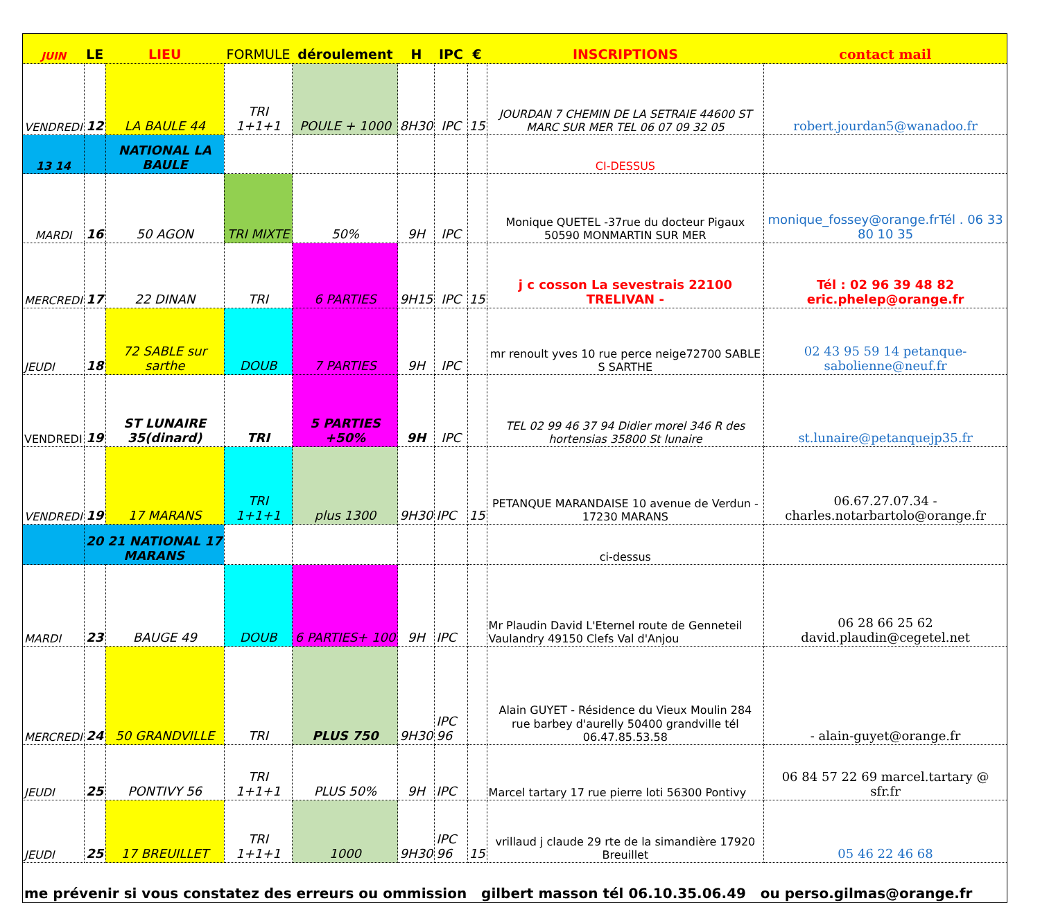| JUIN | LE | LIEU | FORMULE | déroulement | H | IPC | € | INSCRIPTIONS | contact mail |
| --- | --- | --- | --- | --- | --- | --- | --- | --- | --- |
| VENDREDI | 12 | LA BAULE 44 | TRI 1+1+1 | POULE + 1000 | 8H30 | IPC | 15 | JOURDAN 7 CHEMIN DE LA SETRAIE 44600 ST MARC SUR MER TEL 06 07 09 32 05 | robert.jourdan5@wanadoo.fr |
| 13 14 | | NATIONAL LA BAULE | | | | | | CI-DESSUS | |
| MARDI | 16 | 50 AGON | TRI MIXTE | 50% | 9H | IPC | | Monique QUETEL -37rue du docteur Pigaux 50590 MONMARTIN SUR MER | monique_fossey@orange.frTél . 06 33 80 10 35 |
| MERCREDI | 17 | 22 DINAN | TRI | 6 PARTIES | 9H15 | IPC | 15 | j c cosson La sevestrais 22100 TRELIVAN - | Tél : 02 96 39 48 82 eric.phelep@orange.fr |
| JEUDI | 18 | 72 SABLE sur sarthe | DOUB | 7 PARTIES | 9H | IPC | | mr renoult yves 10 rue perce neige72700 SABLE S SARTHE | 02 43 95 59 14 petanque-sabolienne@neuf.fr |
| VENDREDI | 19 | ST LUNAIRE 35(dinard) | TRI | 5 PARTIES +50% | 9H | IPC | | TEL 02 99 46 37 94 Didier morel 346 R des hortensias 35800 St lunaire | st.lunaire@petanquejp35.fr |
| VENDREDI | 19 | 17 MARANS | TRI 1+1+1 | plus 1300 | 9H30 | IPC | 15 | PETANQUE MARANDAISE 10 avenue de Verdun - 17230 MARANS | 06.67.27.07.34 - charles.notarbartolo@orange.fr |
| | 20 21 NATIONAL 17 MARANS | | | | | | | ci-dessus | |
| MARDI | 23 | BAUGE 49 | DOUB | 6 PARTIES+ 100 | 9H | IPC | | Mr Plaudin David L'Eternel route de Genneteil Vaulandry 49150 Clefs Val d'Anjou | 06 28 66 25 62 david.plaudin@cegetel.net |
| MERCREDI | 24 | 50 GRANDVILLE | TRI | PLUS 750 | 9H30 | IPC 96 | | Alain GUYET - Résidence du Vieux Moulin 284 rue barbey d'aurelly 50400 grandville tél 06.47.85.53.58 | - alain-guyet@orange.fr |
| JEUDI | 25 | PONTIVY 56 | TRI 1+1+1 | PLUS 50% | 9H | IPC | | Marcel tartary 17 rue pierre loti 56300 Pontivy | 06 84 57 22 69 marcel.tartary @ sfr.fr |
| JEUDI | 25 | 17 BREUILLET | TRI 1+1+1 | 1000 | 9H30 | IPC 96 | 15 | vrillaud j claude 29 rte de la simandière 17920 Breuillet | 05 46 22 46 68 |
| me prévenir si vous constatez des erreurs ou ommission gilbert masson tél 06.10.35.06.49 ou perso.gilmas@orange.fr | | | | | | | | | |